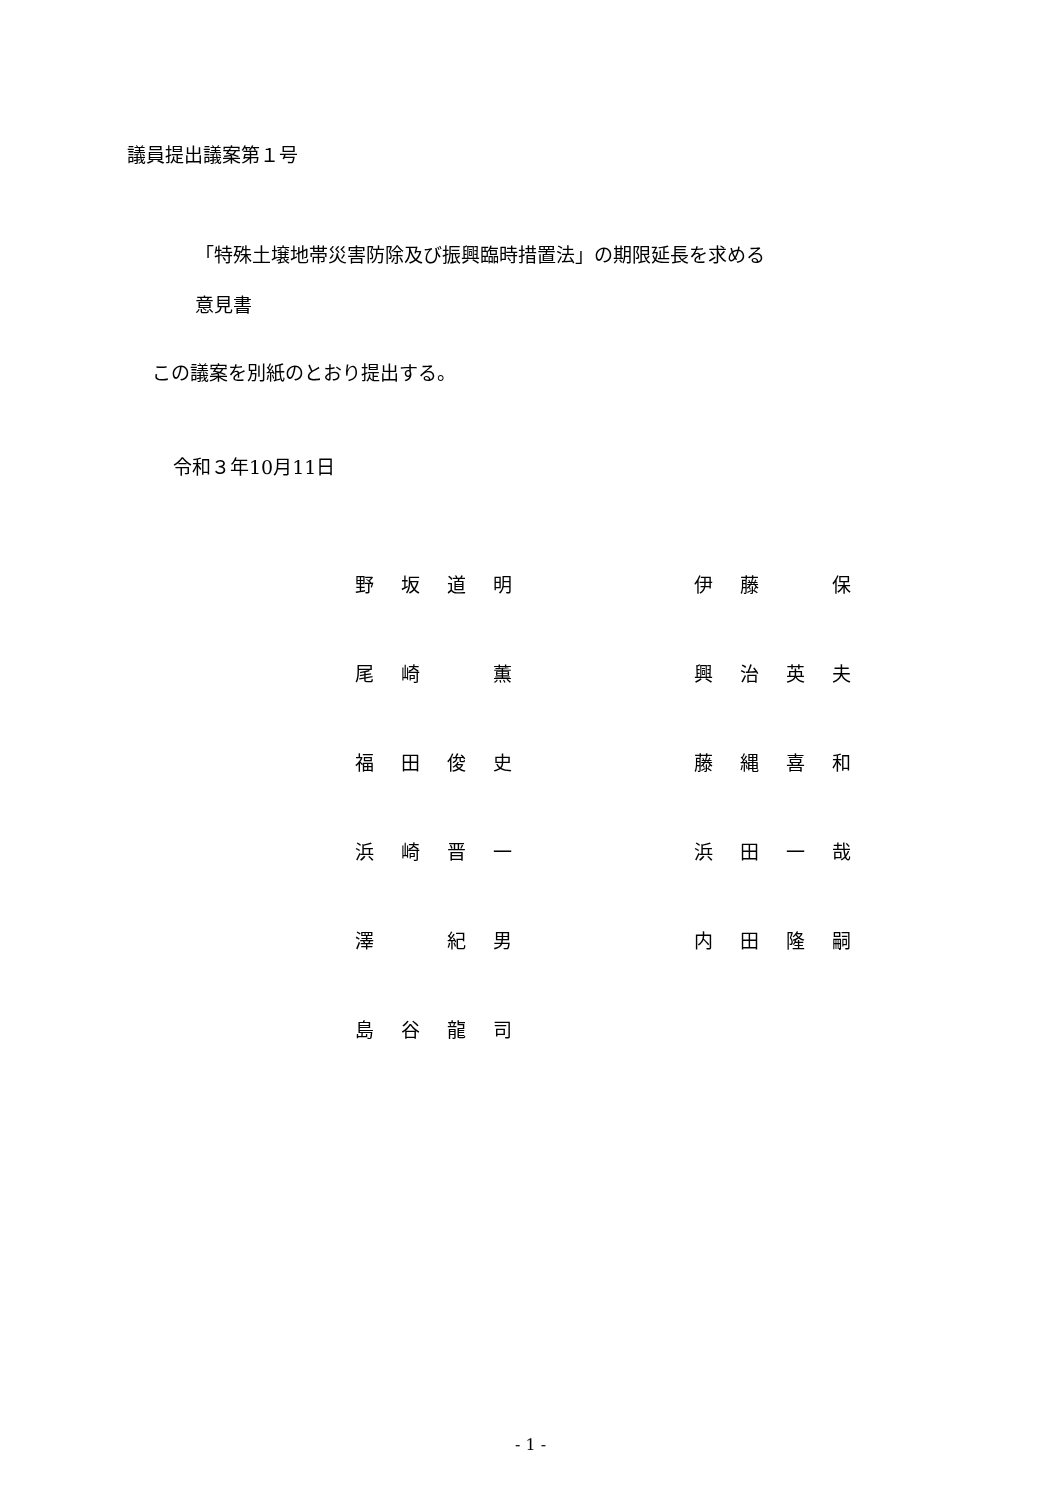議員提出議案第１号
「特殊土壌地帯災害防除及び振興臨時措置法」の期限延長を求める
意見書
この議案を別紙のとおり提出する。
令和３年10月11日
| 野 | 坂 | 道 | 明 | | 伊 | 藤 | | 保 |
| 尾 | 崎 | | 薫 | | 興 | 治 | 英 | 夫 |
| 福 | 田 | 俊 | 史 | | 藤 | 縄 | 喜 | 和 |
| 浜 | 崎 | 晋 | 一 | | 浜 | 田 | 一 | 哉 |
| 澤 | | 紀 | 男 | | 内 | 田 | 隆 | 嗣 |
| 島 | 谷 | 龍 | 司 | | | | | |
- 1 -